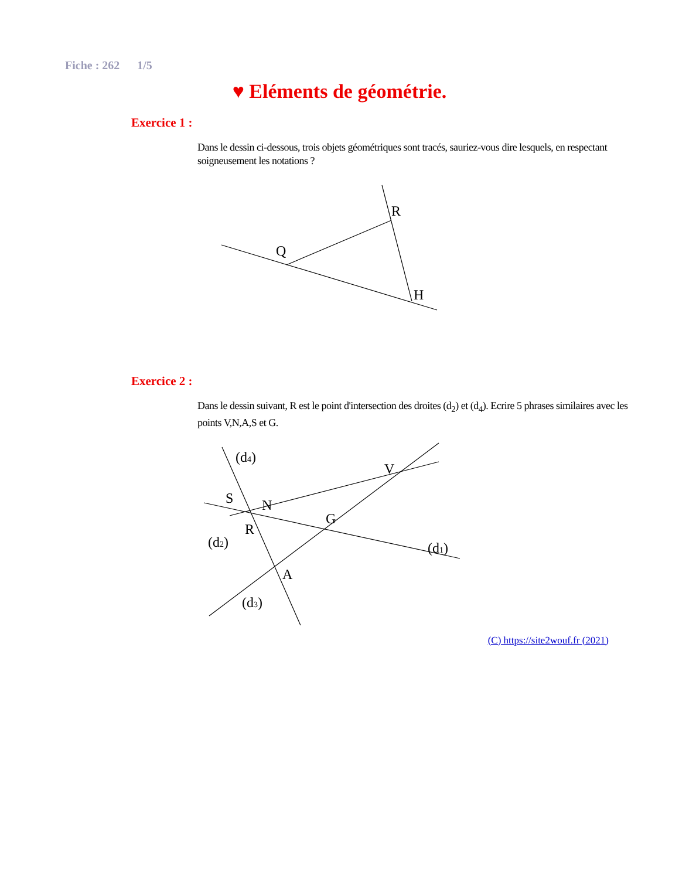Fiche : 262 1/5
♥ Eléments de géométrie.
Exercice 1 :
Dans le dessin ci-dessous, trois objets géométriques sont tracés, sauriez-vous dire lesquels, en respectant soigneusement les notations ?
R
Q
H
Exercice 2 :
Dans le dessin suivant, R est le point d'intersection des droites (d<sub>2</sub>) et (d<sub>4</sub>). Ecrire 5 phrases similaires avec les points V,N,A,S et G.
(d4)
V
S
N
G
R
(d2)
(d1)
A
(d3)
(C) https://site2wouf.fr (2021)